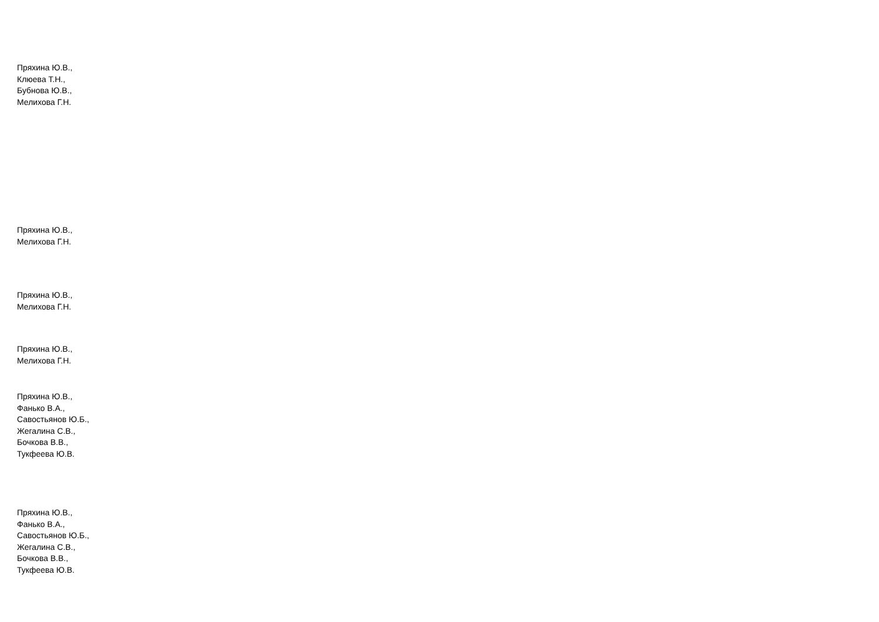Пряхина Ю.В.,
Клюева Т.Н.,
Бубнова Ю.В.,
Мелихова Г.Н.
Пряхина Ю.В.,
Мелихова Г.Н.
Пряхина Ю.В.,
Мелихова Г.Н.
Пряхина Ю.В.,
Мелихова Г.Н.
Пряхина Ю.В.,
Фанько В.А.,
Савостьянов Ю.Б.,
Жегалина С.В.,
Бочкова В.В.,
Тукфеева Ю.В.
Пряхина Ю.В.,
Фанько В.А.,
Савостьянов Ю.Б.,
Жегалина С.В.,
Бочкова В.В.,
Тукфеева Ю.В.